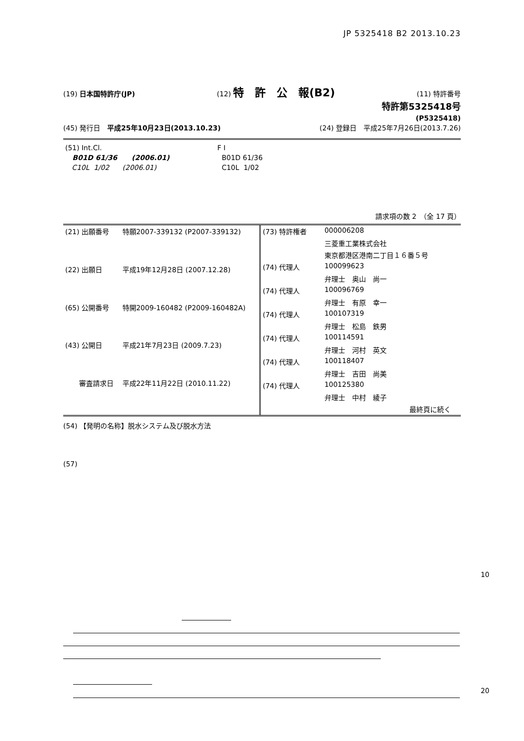JP 5325418 B2 2013.10.23
(19) 日本国特許庁(JP) (12) 特　許　公　報(B2) (11) 特許番号
特許第5325418号
(P5325418)
(45) 発行日　平成25年10月23日(2013.10.23) (24) 登録日　平成25年7月26日(2013.7.26)
| (51) Int.Cl. | F I |
| B01D 61/36 (2006.01) | B01D 61/36 |
| C10L 1/02 (2006.01) | C10L 1/02 |
請求項の数 2　（全 17 頁）
| (21) 出願番号 | 特願2007-339132 (P2007-339132) |
| (22) 出願日 | 平成19年12月28日 (2007.12.28) |
| (65) 公開番号 | 特開2009-160482 (P2009-160482A) |
| (43) 公開日 | 平成21年7月23日 (2009.7.23) |
| 審査請求日 | 平成22年11月22日 (2010.11.22) |
| (73) 特許権者 | 000006208 |
| | 三菱重工業株式会社 |
| | 東京都港区港南二丁目１６番５号 |
| (74) 代理人 | 100099623 |
| | 弁理士 奥山 尚一 |
| (74) 代理人 | 100096769 |
| | 弁理士 有原 幸一 |
| (74) 代理人 | 100107319 |
| | 弁理士 松島 鉄男 |
| (74) 代理人 | 100114591 |
| | 弁理士 河村 英文 |
| (74) 代理人 | 100118407 |
| | 弁理士 吉田 尚美 |
| (74) 代理人 | 100125380 |
| | 弁理士 中村 綾子 |
| 最終頁に続く | |
(54) 【発明の名称】脱水システム及び脱水方法
(57)
10
20